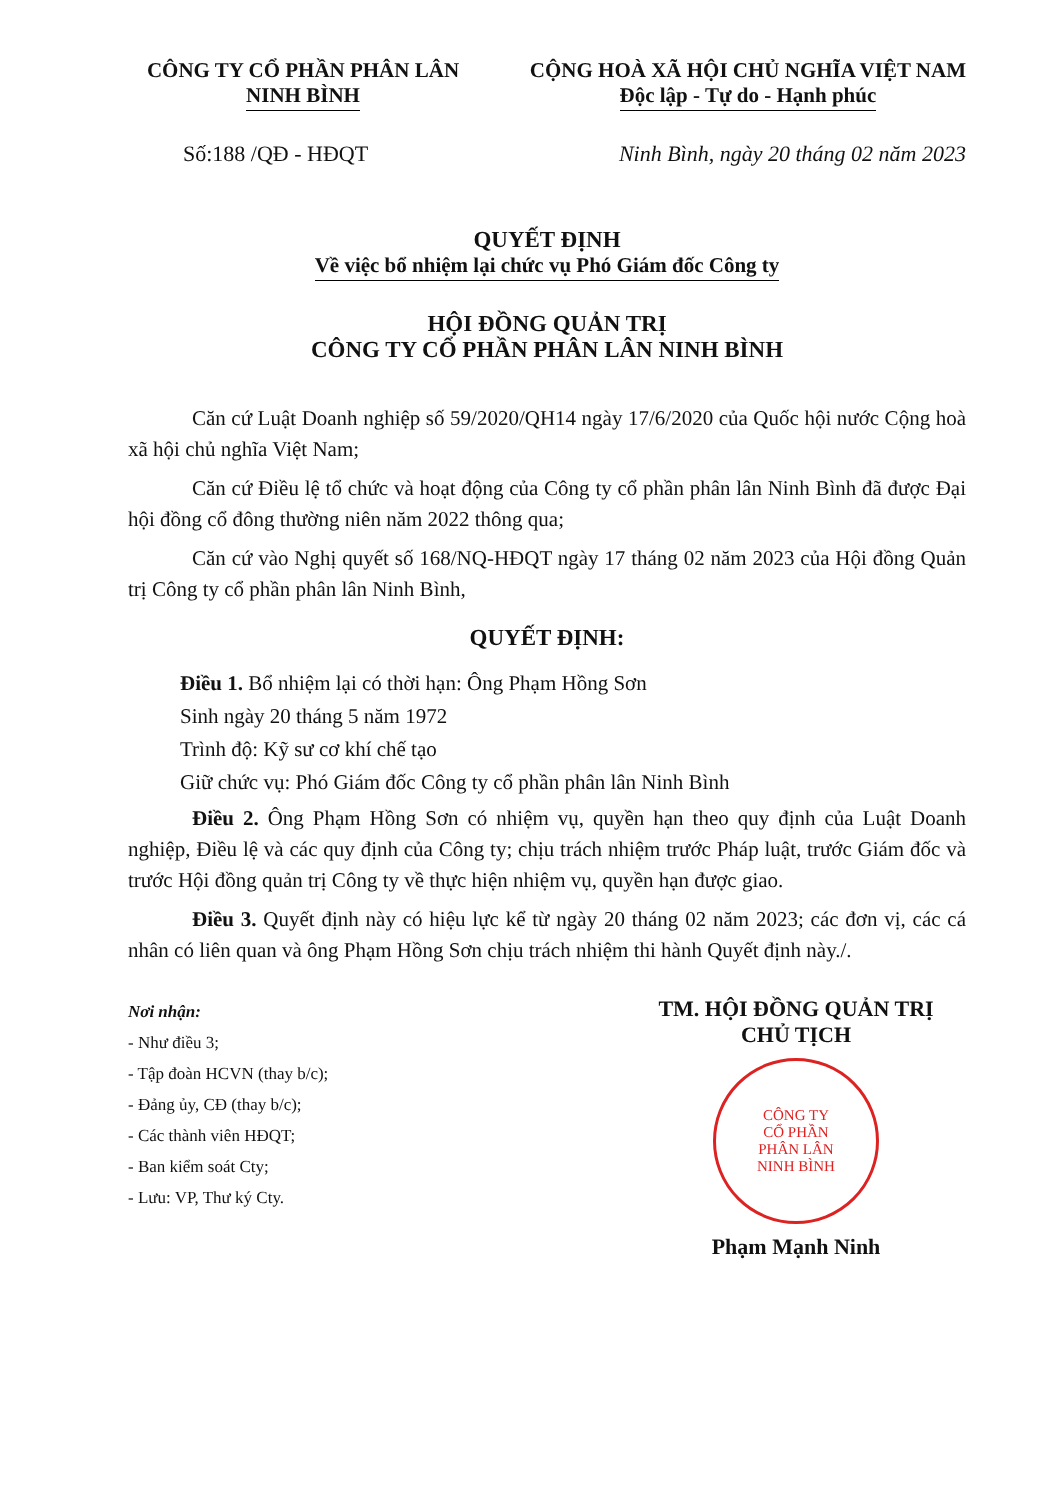CÔNG TY CỔ PHẦN PHÂN LÂN
NINH BÌNH
CỘNG HOÀ XÃ HỘI CHỦ NGHĨA VIỆT NAM
Độc lập - Tự do - Hạnh phúc
Số:188 /QĐ - HĐQT Ninh Bình, ngày 20 tháng 02 năm 2023
QUYẾT ĐỊNH
Về việc bổ nhiệm lại chức vụ Phó Giám đốc Công ty
HỘI ĐỒNG QUẢN TRỊ
CÔNG TY CỔ PHẦN PHÂN LÂN NINH BÌNH
Căn cứ Luật Doanh nghiệp số 59/2020/QH14 ngày 17/6/2020 của Quốc hội nước Cộng hoà xã hội chủ nghĩa Việt Nam;
Căn cứ Điều lệ tổ chức và hoạt động của Công ty cổ phần phân lân Ninh Bình đã được Đại hội đồng cổ đông thường niên năm 2022 thông qua;
Căn cứ vào Nghị quyết số 168/NQ-HĐQT ngày 17 tháng 02 năm 2023 của Hội đồng Quản trị Công ty cổ phần phân lân Ninh Bình,
QUYẾT ĐỊNH:
Điều 1. Bổ nhiệm lại có thời hạn: Ông Phạm Hồng Sơn
Sinh ngày 20 tháng 5 năm 1972
Trình độ: Kỹ sư cơ khí chế tạo
Giữ chức vụ: Phó Giám đốc Công ty cổ phần phân lân Ninh Bình
Điều 2. Ông Phạm Hồng Sơn có nhiệm vụ, quyền hạn theo quy định của Luật Doanh nghiệp, Điều lệ và các quy định của Công ty; chịu trách nhiệm trước Pháp luật, trước Giám đốc và trước Hội đồng quản trị Công ty về thực hiện nhiệm vụ, quyền hạn được giao.
Điều 3. Quyết định này có hiệu lực kể từ ngày 20 tháng 02 năm 2023; các đơn vị, các cá nhân có liên quan và ông Phạm Hồng Sơn chịu trách nhiệm thi hành Quyết định này./.
Nơi nhận:
- Như điều 3;
- Tập đoàn HCVN (thay b/c);
- Đảng ủy, CĐ (thay b/c);
- Các thành viên HĐQT;
- Ban kiểm soát Cty;
- Lưu: VP, Thư ký Cty.
TM. HỘI ĐỒNG QUẢN TRỊ
CHỦ TỊCH
CÔNG TY
CỔ PHẦN
PHÂN LÂN
NINH BÌNH
Phạm Mạnh Ninh